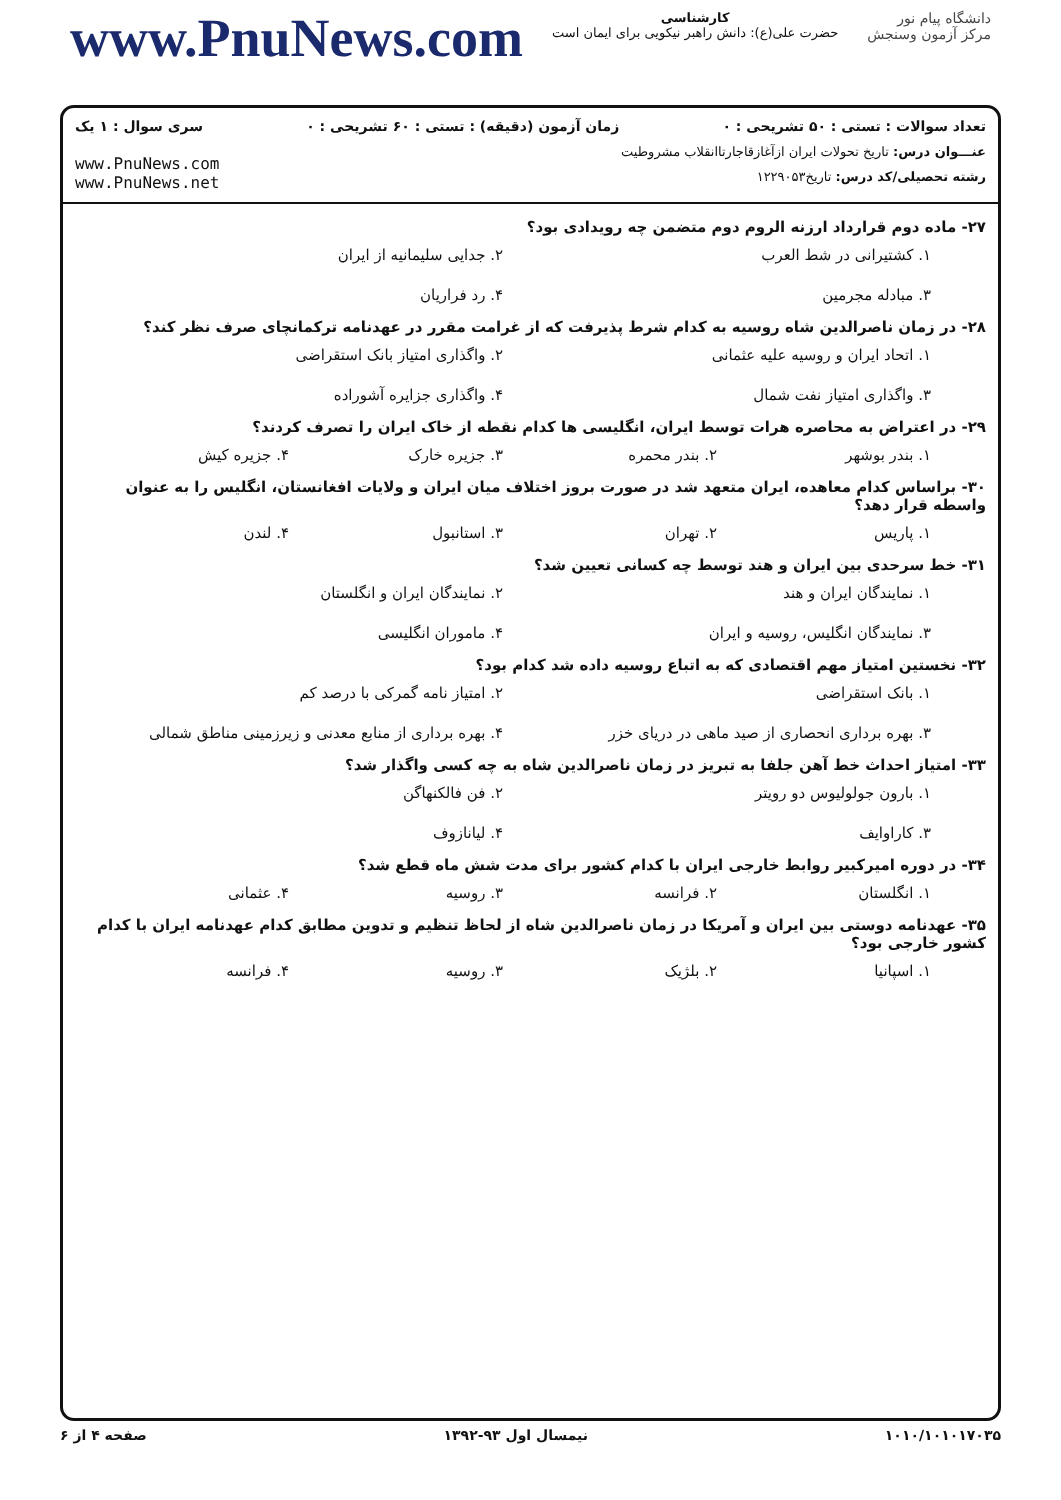www.PnuNews.com
کارشناسی
حضرت علی(ع): دانش راهبر نیکویی برای ایمان است
دانشگاه پیام نور
مرکز آزمون وسنجش
تعداد سوالات : تستی : ۵۰ تشریحی : ۰ زمان آزمون (دقیقه) : تستی : ۶۰ تشریحی : ۰ سری سوال : ۱ یک
عنـــوان درس: تاریخ تحولات ایران ازآغازقاجارتاانقلاب مشروطیت
رشته تحصیلی/کد درس: تاریخ۱۲۲۹۰۵۳
www.PnuNews.com
www.PnuNews.net
۲۷- ماده دوم قرارداد ارزنه الروم دوم متضمن چه رویدادی بود؟
۱. کشتیرانی در شط العرب ۲. جدایی سلیمانیه از ایران ۳. مبادله مجرمین ۴. رد فراریان
۲۸- در زمان ناصرالدین شاه روسیه به کدام شرط پذیرفت که از غرامت مقرر در عهدنامه ترکمانچای صرف نظر کند؟
۱. اتحاد ایران و روسیه علیه عثمانی ۲. واگذاری امتیاز بانک استقراضی ۳. واگذاری امتیاز نفت شمال ۴. واگذاری جزایره آشوراده
۲۹- در اعتراض به محاصره هرات توسط ایران، انگلیسی ها کدام نقطه از خاک ایران را تصرف کردند؟
۱. بندر بوشهر ۲. بندر محمره ۳. جزیره خارک ۴. جزیره کیش
۳۰- براساس کدام معاهده، ایران متعهد شد در صورت بروز اختلاف میان ایران و ولایات افغانستان، انگلیس را به عنوان واسطه قرار دهد؟
۱. پاریس ۲. تهران ۳. استانبول ۴. لندن
۳۱- خط سرحدی بین ایران و هند توسط چه کسانی تعیین شد؟
۱. نمایندگان ایران و هند ۲. نمایندگان ایران و انگلستان ۳. نمایندگان انگلیس، روسیه و ایران ۴. ماموران انگلیسی
۳۲- نخستین امتیاز مهم اقتصادی که به اتباع روسیه داده شد کدام بود؟
۱. بانک استقراضی ۲. امتیاز نامه گمرکی با درصد کم ۳. بهره برداری انحصاری از صید ماهی در دریای خزر ۴. بهره برداری از منابع معدنی و زیرزمینی مناطق شمالی
۳۳- امتیاز احداث خط آهن جلفا به تبریز در زمان ناصرالدین شاه به چه کسی واگذار شد؟
۱. بارون جولولیوس دو رویتر ۲. فن فالکنهاگن ۳. کاراوایف ۴. لیانازوف
۳۴- در دوره امیرکبیر روابط خارجی ایران با کدام کشور برای مدت شش ماه قطع شد؟
۱. انگلستان ۲. فرانسه ۳. روسیه ۴. عثمانی
۳۵- عهدنامه دوستی بین ایران و آمریکا در زمان ناصرالدین شاه از لحاظ تنظیم و تدوین مطابق کدام عهدنامه ایران با کدام کشور خارجی بود؟
۱. اسپانیا ۲. بلژیک ۳. روسیه ۴. فرانسه
۱۰۱۰/۱۰۱۰۱۷۰۳۵ نیمسال اول ۹۳-۱۳۹۲ صفحه ۴ از ۶